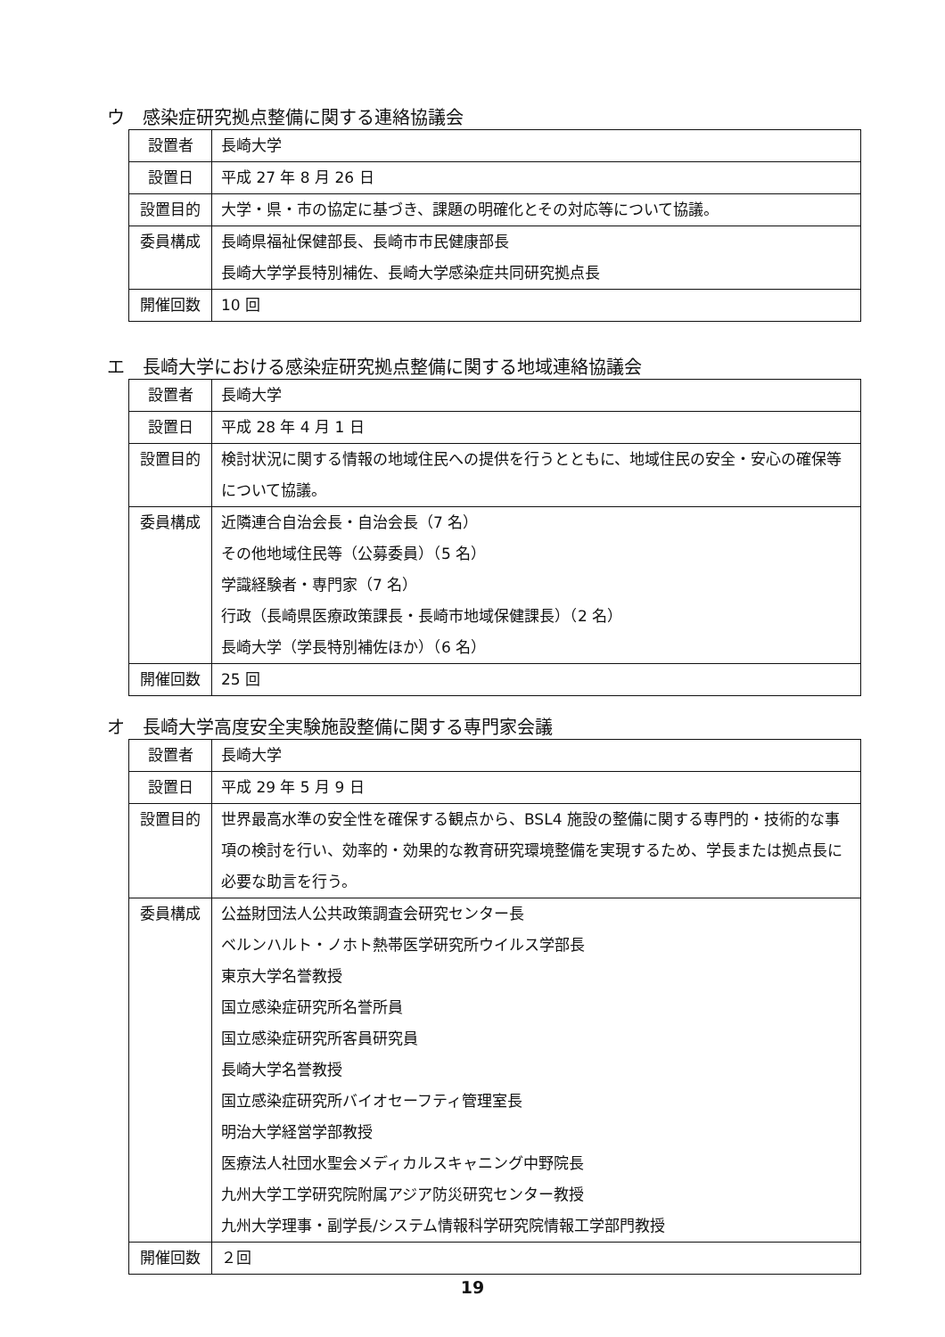ウ　感染症研究拠点整備に関する連絡協議会
| 設置者 | 長崎大学 |
| 設置日 | 平成 27 年 8 月 26 日 |
| 設置目的 | 大学・県・市の協定に基づき、課題の明確化とその対応等について協議。 |
| 委員構成 | 長崎県福祉保健部長、長崎市市民健康部長 長崎大学学長特別補佐、長崎大学感染症共同研究拠点長 |
| 開催回数 | 10 回 |
エ　長崎大学における感染症研究拠点整備に関する地域連絡協議会
| 設置者 | 長崎大学 |
| 設置日 | 平成 28 年 4 月 1 日 |
| 設置目的 | 検討状況に関する情報の地域住民への提供を行うとともに、地域住民の安全・安心の確保等について協議。 |
| 委員構成 | 近隣連合自治会長・自治会長（7 名） その他地域住民等（公募委員）（5 名） 学識経験者・専門家（7 名） 行政（長崎県医療政策課長・長崎市地域保健課長）（2 名） 長崎大学（学長特別補佐ほか）（6 名） |
| 開催回数 | 25 回 |
オ　長崎大学高度安全実験施設整備に関する専門家会議
| 設置者 | 長崎大学 |
| 設置日 | 平成 29 年 5 月 9 日 |
| 設置目的 | 世界最高水準の安全性を確保する観点から、BSL4 施設の整備に関する専門的・技術的な事項の検討を行い、効率的・効果的な教育研究環境整備を実現するため、学長または拠点長に必要な助言を行う。 |
| 委員構成 | 公益財団法人公共政策調査会研究センター長 ベルンハルト・ノホト熱帯医学研究所ウイルス学部長 東京大学名誉教授 国立感染症研究所名誉所員 国立感染症研究所客員研究員 長崎大学名誉教授 国立感染症研究所バイオセーフティ管理室長 明治大学経営学部教授 医療法人社団水聖会メディカルスキャニング中野院長 九州大学工学研究院附属アジア防災研究センター教授 九州大学理事・副学長/システム情報科学研究院情報工学部門教授 |
| 開催回数 | ２回 |
19